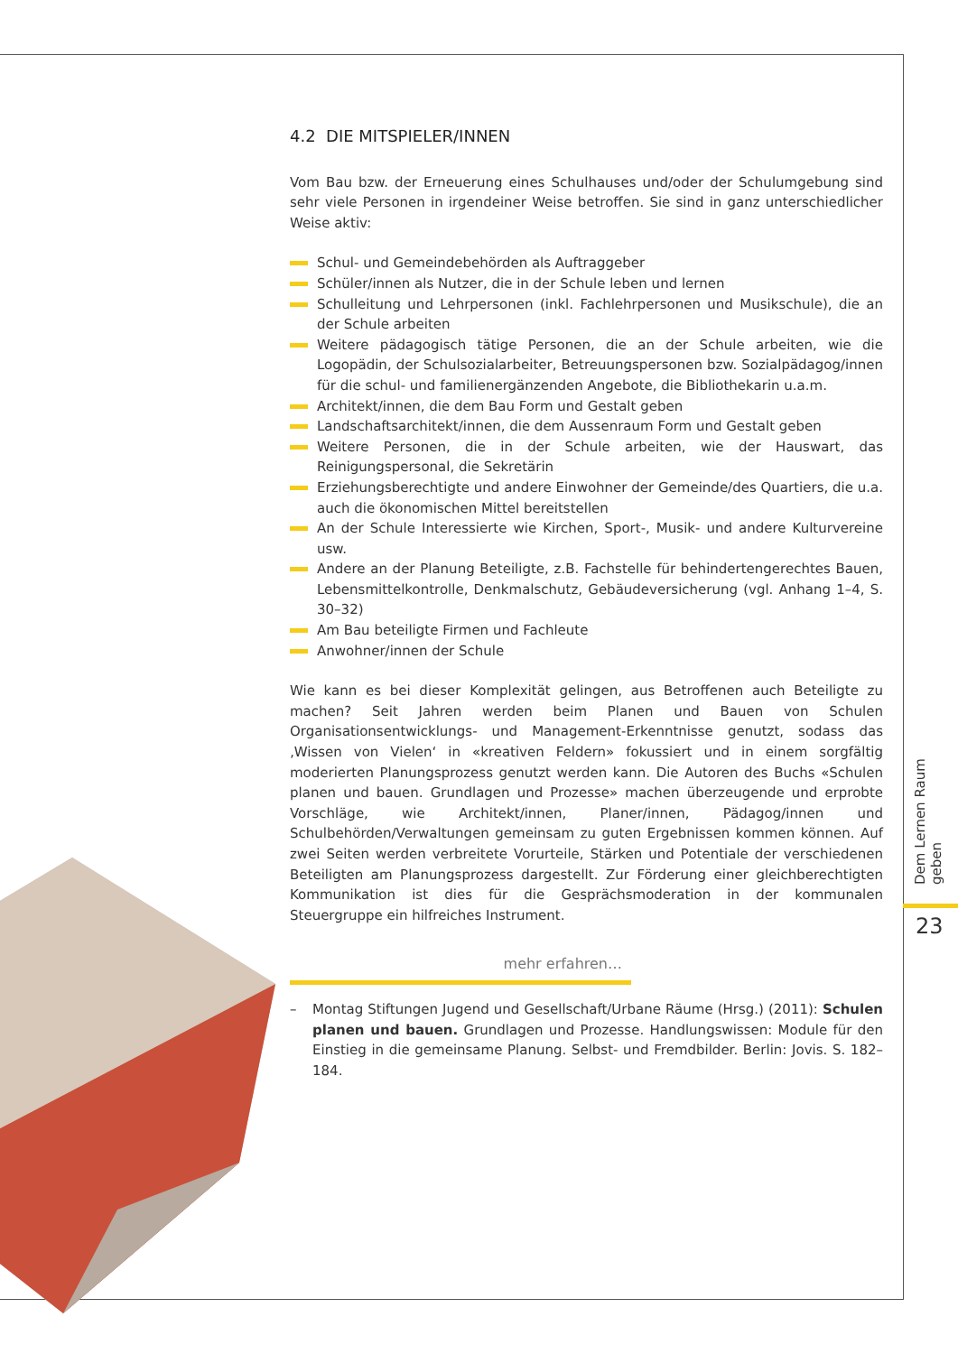4.2 DIE MITSPIELER/INNEN
Vom Bau bzw. der Erneuerung eines Schulhauses und/oder der Schulumgebung sind sehr viele Personen in irgendeiner Weise betroffen. Sie sind in ganz unterschiedlicher Weise aktiv:
Schul- und Gemeindebehörden als Auftraggeber
Schüler/innen als Nutzer, die in der Schule leben und lernen
Schulleitung und Lehrpersonen (inkl. Fachlehrpersonen und Musikschule), die an der Schule arbeiten
Weitere pädagogisch tätige Personen, die an der Schule arbeiten, wie die Logopädin, der Schulsozialarbeiter, Betreuungspersonen bzw. Sozialpädagog/innen für die schul- und familienergänzenden Angebote, die Bibliothekarin u.a.m.
Architekt/innen, die dem Bau Form und Gestalt geben
Landschaftsarchitekt/innen, die dem Aussenraum Form und Gestalt geben
Weitere Personen, die in der Schule arbeiten, wie der Hauswart, das Reinigungspersonal, die Sekretärin
Erziehungsberechtigte und andere Einwohner der Gemeinde/des Quartiers, die u.a. auch die ökonomischen Mittel bereitstellen
An der Schule Interessierte wie Kirchen, Sport-, Musik- und andere Kulturvereine usw.
Andere an der Planung Beteiligte, z.B. Fachstelle für behindertengerechtes Bauen, Lebensmittelkontrolle, Denkmalschutz, Gebäudeversicherung (vgl. Anhang 1–4, S. 30–32)
Am Bau beteiligte Firmen und Fachleute
Anwohner/innen der Schule
Wie kann es bei dieser Komplexität gelingen, aus Betroffenen auch Beteiligte zu machen? Seit Jahren werden beim Planen und Bauen von Schulen Organisationsentwicklungs- und Management-Erkenntnisse genutzt, sodass das ‚Wissen von Vielen‘ in «kreativen Feldern» fokussiert und in einem sorgfältig moderierten Planungsprozess genutzt werden kann. Die Autoren des Buchs «Schulen planen und bauen. Grundlagen und Prozesse» machen überzeugende und erprobte Vorschläge, wie Architekt/innen, Planer/innen, Pädagog/innen und Schulbehörden/Verwaltungen gemeinsam zu guten Ergebnissen kommen können. Auf zwei Seiten werden verbreitete Vorurteile, Stärken und Potentiale der verschiedenen Beteiligten am Planungsprozess dargestellt. Zur Förderung einer gleichberechtigten Kommunikation ist dies für die Gesprächsmoderation in der kommunalen Steuergruppe ein hilfreiches Instrument.
mehr erfahren…
– Montag Stiftungen Jugend und Gesellschaft/Urbane Räume (Hrsg.) (2011): Schulen planen und bauen. Grundlagen und Prozesse. Handlungswissen: Module für den Einstieg in die gemeinsame Planung. Selbst- und Fremdbilder. Berlin: Jovis. S. 182–184.
Dem Lernen Raum geben
23